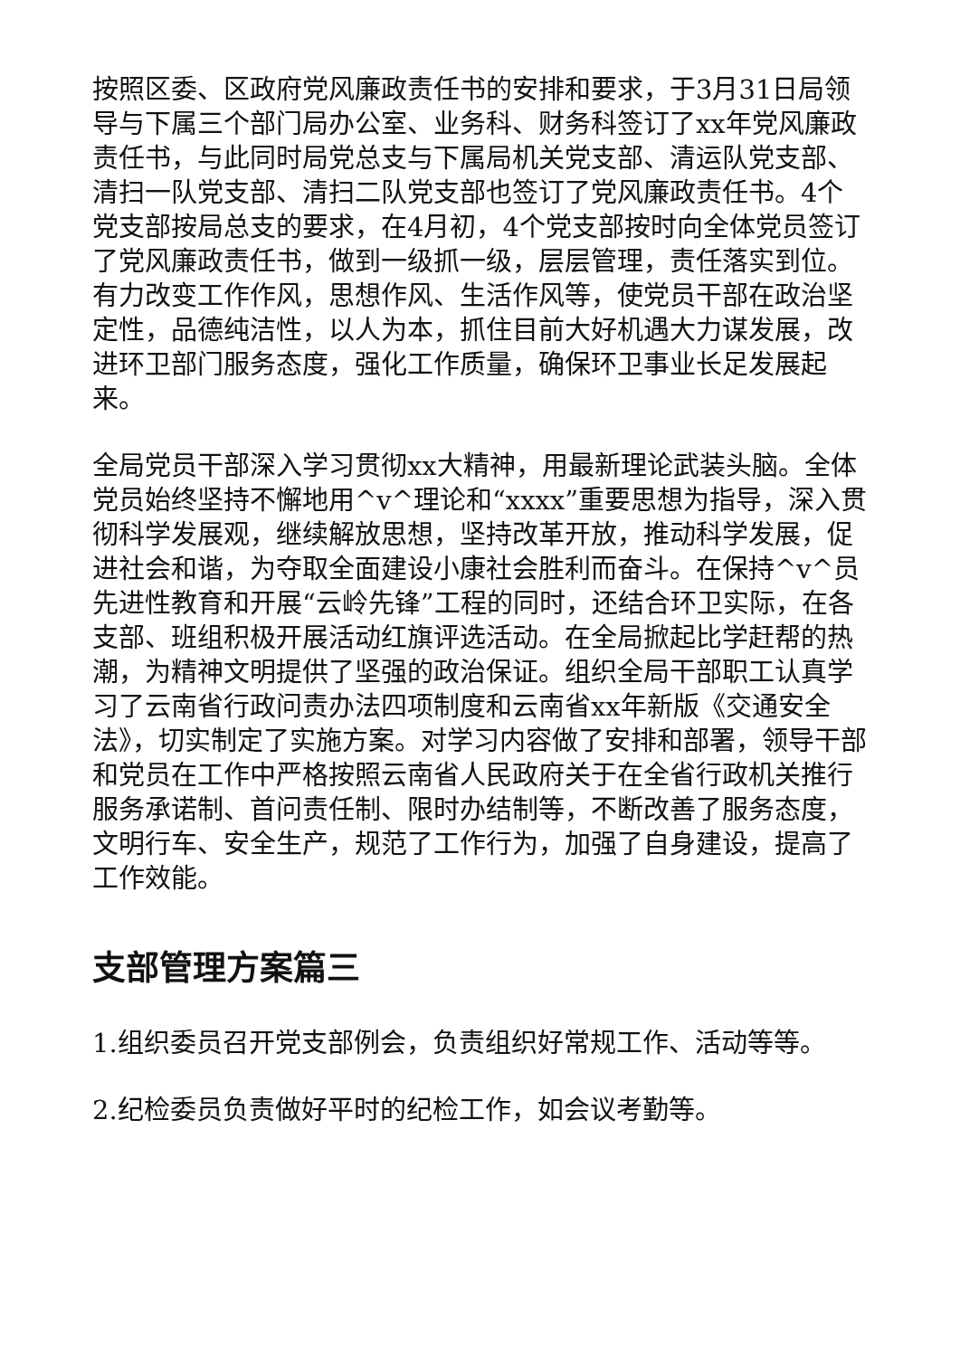按照区委、区政府党风廉政责任书的安排和要求，于3月31日局领导与下属三个部门局办公室、业务科、财务科签订了xx年党风廉政责任书，与此同时局党总支与下属局机关党支部、清运队党支部、清扫一队党支部、清扫二队党支部也签订了党风廉政责任书。4个党支部按局总支的要求，在4月初，4个党支部按时向全体党员签订了党风廉政责任书，做到一级抓一级，层层管理，责任落实到位。有力改变工作作风，思想作风、生活作风等，使党员干部在政治坚定性，品德纯洁性，以人为本，抓住目前大好机遇大力谋发展，改进环卫部门服务态度，强化工作质量，确保环卫事业长足发展起来。
全局党员干部深入学习贯彻xx大精神，用最新理论武装头脑。全体党员始终坚持不懈地用^v^理论和“xxxx”重要思想为指导，深入贯彻科学发展观，继续解放思想，坚持改革开放，推动科学发展，促进社会和谐，为夺取全面建设小康社会胜利而奋斗。在保持^v^员先进性教育和开展“云岭先锋”工程的同时，还结合环卫实际，在各支部、班组积极开展活动红旗评选活动。在全局掀起比学赶帮的热潮，为精神文明提供了坚强的政治保证。组织全局干部职工认真学习了云南省行政问责办法四项制度和云南省xx年新版《交通安全法》，切实制定了实施方案。对学习内容做了安排和部署，领导干部和党员在工作中严格按照云南省人民政府关于在全省行政机关推行服务承诺制、首问责任制、限时办结制等，不断改善了服务态度，文明行车、安全生产，规范了工作行为，加强了自身建设，提高了工作效能。
支部管理方案篇三
1.组织委员召开党支部例会，负责组织好常规工作、活动等等。
2.纪检委员负责做好平时的纪检工作，如会议考勤等。